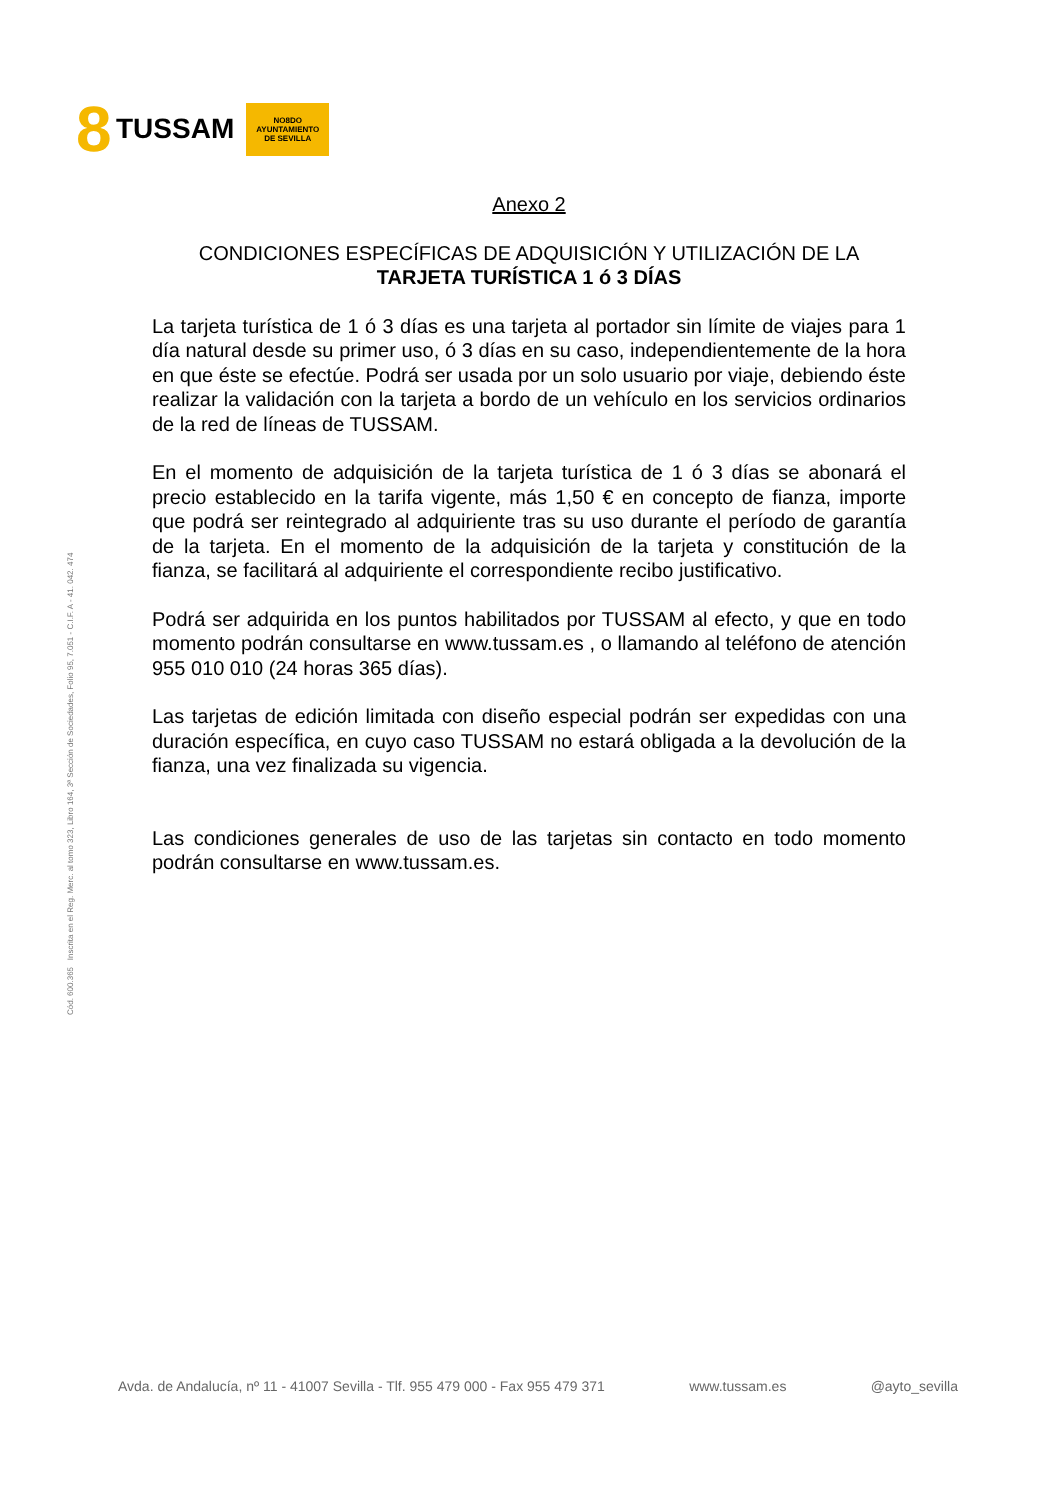8 TUSSAM
NO8DO
AYUNTAMIENTO
DE SEVILLA
Cód. 600.365 Inscrita en el Reg. Merc. al tomo 323, Libro 164, 3ª Sección de Sociedades, Folio 95, 7.051 - C.I.F. A - 41. 042. 474
Anexo 2
CONDICIONES ESPECÍFICAS DE ADQUISICIÓN Y UTILIZACIÓN DE LA
TARJETA TURÍSTICA 1 ó 3 DÍAS
La tarjeta turística de 1 ó 3 días es una tarjeta al portador sin límite de viajes para 1 día natural desde su primer uso, ó 3 días en su caso, independientemente de la hora en que éste se efectúe. Podrá ser usada por un solo usuario por viaje, debiendo éste realizar la validación con la tarjeta a bordo de un vehículo en los servicios ordinarios de la red de líneas de TUSSAM.
En el momento de adquisición de la tarjeta turística de 1 ó 3 días se abonará el precio establecido en la tarifa vigente, más 1,50 € en concepto de fianza, importe que podrá ser reintegrado al adquiriente tras su uso durante el período de garantía de la tarjeta. En el momento de la adquisición de la tarjeta y constitución de la fianza, se facilitará al adquiriente el correspondiente recibo justificativo.
Podrá ser adquirida en los puntos habilitados por TUSSAM al efecto, y que en todo momento podrán consultarse en www.tussam.es , o llamando al teléfono de atención 955 010 010 (24 horas 365 días).
Las tarjetas de edición limitada con diseño especial podrán ser expedidas con una duración específica, en cuyo caso TUSSAM no estará obligada a la devolución de la fianza, una vez finalizada su vigencia.
Las condiciones generales de uso de las tarjetas sin contacto en todo momento podrán consultarse en www.tussam.es.
Avda. de Andalucía, nº 11 - 41007 Sevilla - Tlf. 955 479 000 - Fax 955 479 371 www.tussam.es @ayto_sevilla